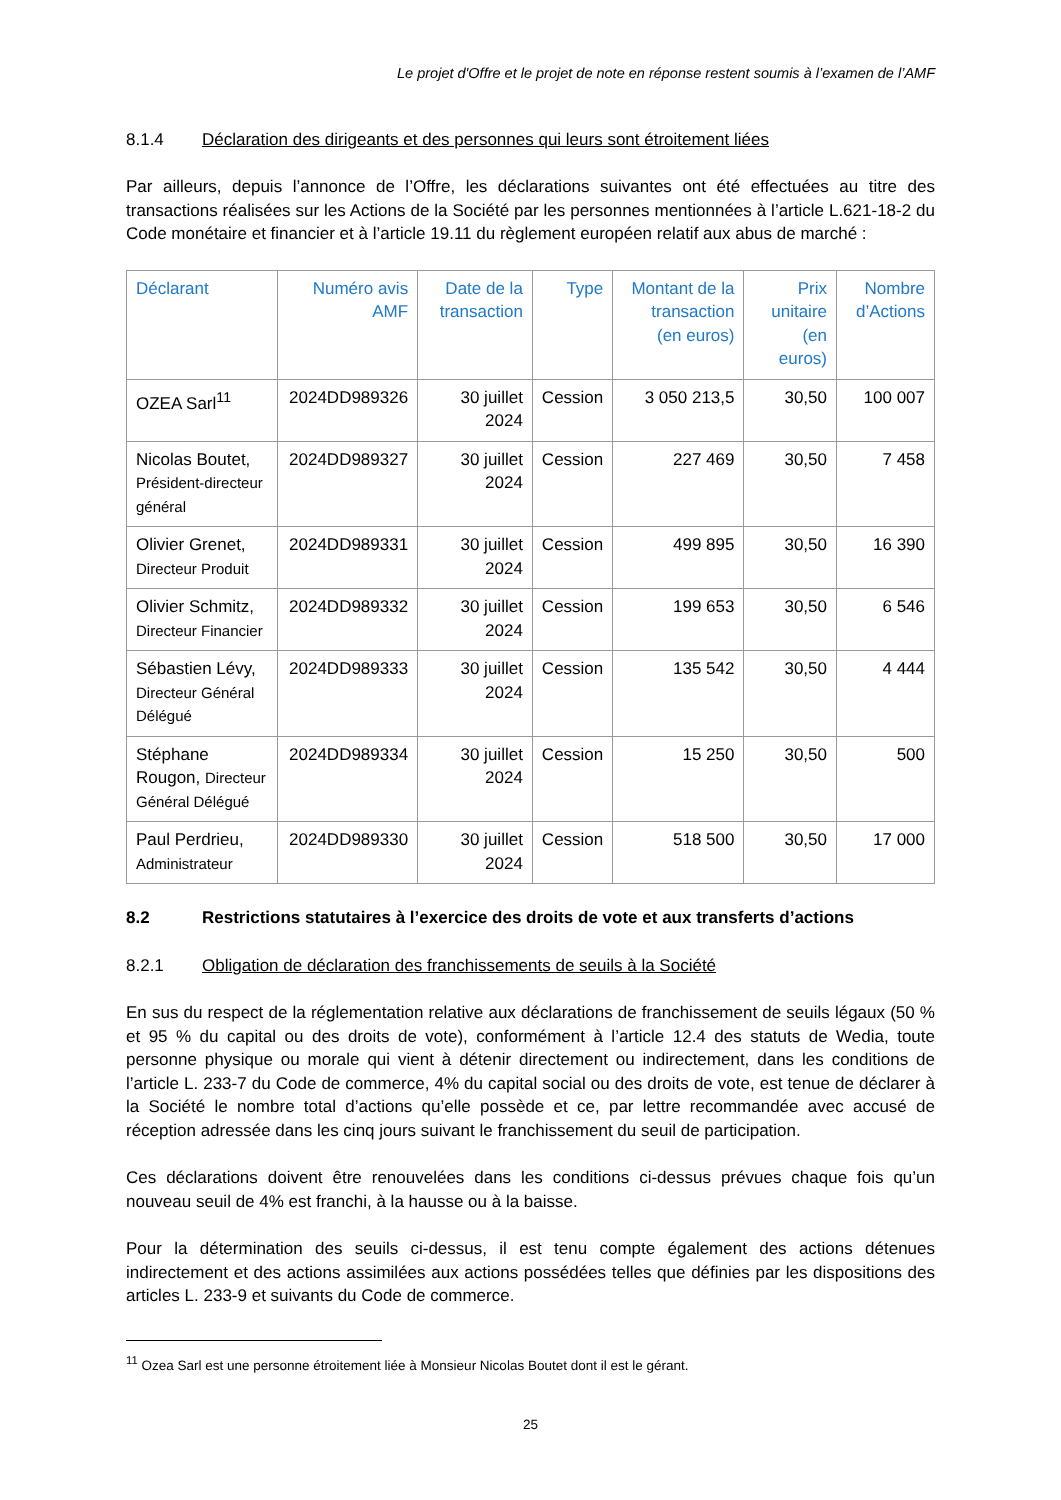Le projet d'Offre et le projet de note en réponse restent soumis à l’examen de l’AMF
8.1.4 Déclaration des dirigeants et des personnes qui leurs sont étroitement liées
Par ailleurs, depuis l’annonce de l’Offre, les déclarations suivantes ont été effectuées au titre des transactions réalisées sur les Actions de la Société par les personnes mentionnées à l’article L.621-18-2 du Code monétaire et financier et à l’article 19.11 du règlement européen relatif aux abus de marché :
| Déclarant | Numéro avis AMF | Date de la transaction | Type | Montant de la transaction (en euros) | Prix unitaire (en euros) | Nombre d’Actions |
| --- | --- | --- | --- | --- | --- | --- |
| OZEA Sarl<sup>11</sup> | 2024DD989326 | 30 juillet 2024 | Cession | 3 050 213,5 | 30,50 | 100 007 |
| Nicolas Boutet, Président-directeur général | 2024DD989327 | 30 juillet 2024 | Cession | 227 469 | 30,50 | 7 458 |
| Olivier Grenet, Directeur Produit | 2024DD989331 | 30 juillet 2024 | Cession | 499 895 | 30,50 | 16 390 |
| Olivier Schmitz, Directeur Financier | 2024DD989332 | 30 juillet 2024 | Cession | 199 653 | 30,50 | 6 546 |
| Sébastien Lévy, Directeur Général Délégué | 2024DD989333 | 30 juillet 2024 | Cession | 135 542 | 30,50 | 4 444 |
| Stéphane Rougon, Directeur Général Délégué | 2024DD989334 | 30 juillet 2024 | Cession | 15 250 | 30,50 | 500 |
| Paul Perdrieu, Administrateur | 2024DD989330 | 30 juillet 2024 | Cession | 518 500 | 30,50 | 17 000 |
8.2 Restrictions statutaires à l’exercice des droits de vote et aux transferts d’actions
8.2.1 Obligation de déclaration des franchissements de seuils à la Société
En sus du respect de la réglementation relative aux déclarations de franchissement de seuils légaux (50 % et 95 % du capital ou des droits de vote), conformément à l’article 12.4 des statuts de Wedia, toute personne physique ou morale qui vient à détenir directement ou indirectement, dans les conditions de l’article L. 233-7 du Code de commerce, 4% du capital social ou des droits de vote, est tenue de déclarer à la Société le nombre total d’actions qu’elle possède et ce, par lettre recommandée avec accusé de réception adressée dans les cinq jours suivant le franchissement du seuil de participation.
Ces déclarations doivent être renouvelées dans les conditions ci-dessus prévues chaque fois qu’un nouveau seuil de 4% est franchi, à la hausse ou à la baisse.
Pour la détermination des seuils ci-dessus, il est tenu compte également des actions détenues indirectement et des actions assimilées aux actions possédées telles que définies par les dispositions des articles L. 233-9 et suivants du Code de commerce.
<sup>11</sup> Ozea Sarl est une personne étroitement liée à Monsieur Nicolas Boutet dont il est le gérant.
25